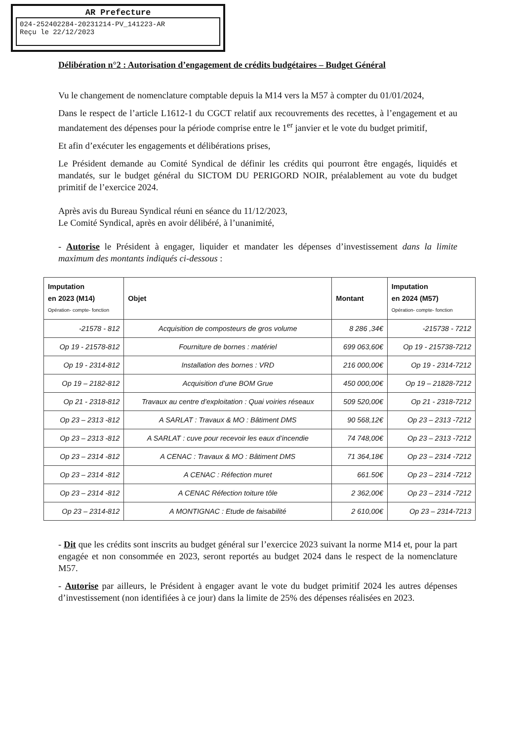AR Prefecture
024-252402284-20231214-PV_141223-AR
Reçu le 22/12/2023
Délibération n°2 : Autorisation d’engagement de crédits budgétaires – Budget Général
Vu le changement de nomenclature comptable depuis la M14 vers la M57 à compter du 01/01/2024,
Dans le respect de l’article L1612-1 du CGCT relatif aux recouvrements des recettes, à l’engagement et au mandatement des dépenses pour la période comprise entre le 1<sup>er</sup> janvier et le vote du budget primitif,
Et afin d’exécuter les engagements et délibérations prises,
Le Président demande au Comité Syndical de définir les crédits qui pourront être engagés, liquidés et mandatés, sur le budget général du SICTOM DU PERIGORD NOIR, préalablement au vote du budget primitif de l’exercice 2024.
Après avis du Bureau Syndical réuni en séance du 11/12/2023,
Le Comité Syndical, après en avoir délibéré, à l’unanimité,
- Autorise le Président à engager, liquider et mandater les dépenses d’investissement dans la limite maximum des montants indiqués ci-dessous :
| Imputation en 2023 (M14) Opération- compte- fonction | Objet | Montant | Imputation en 2024 (M57) Opération- compte- fonction |
| --- | --- | --- | --- |
| -21578 - 812 | Acquisition de composteurs de gros volume | 8 286 ,34€ | -215738 - 7212 |
| Op 19 - 21578-812 | Fourniture de bornes : matériel | 699 063,60€ | Op 19 - 215738-7212 |
| Op 19 - 2314-812 | Installation des bornes : VRD | 216 000,00€ | Op 19 - 2314-7212 |
| Op 19 – 2182-812 | Acquisition d’une BOM Grue | 450 000,00€ | Op 19 – 21828-7212 |
| Op 21 - 2318-812 | Travaux au centre d’exploitation : Quai voiries réseaux | 509 520,00€ | Op 21 - 2318-7212 |
| Op 23 – 2313 -812 | A SARLAT : Travaux & MO : Bâtiment DMS | 90 568,12€ | Op 23 – 2313 -7212 |
| Op 23 – 2313 -812 | A SARLAT : cuve pour recevoir les eaux d’incendie | 74 748,00€ | Op 23 – 2313 -7212 |
| Op 23 – 2314 -812 | A CENAC : Travaux & MO : Bâtiment DMS | 71 364,18€ | Op 23 – 2314 -7212 |
| Op 23 – 2314 -812 | A CENAC : Réfection muret | 661.50€ | Op 23 – 2314 -7212 |
| Op 23 – 2314 -812 | A CENAC Réfection toiture tôle | 2 362,00€ | Op 23 – 2314 -7212 |
| Op 23 – 2314-812 | A MONTIGNAC : Etude de faisabilité | 2 610,00€ | Op 23 – 2314-7213 |
- Dit que les crédits sont inscrits au budget général sur l’exercice 2023 suivant la norme M14 et, pour la part engagée et non consommée en 2023, seront reportés au budget 2024 dans le respect de la nomenclature M57.
- Autorise par ailleurs, le Président à engager avant le vote du budget primitif 2024 les autres dépenses d’investissement (non identifiées à ce jour) dans la limite de 25% des dépenses réalisées en 2023.